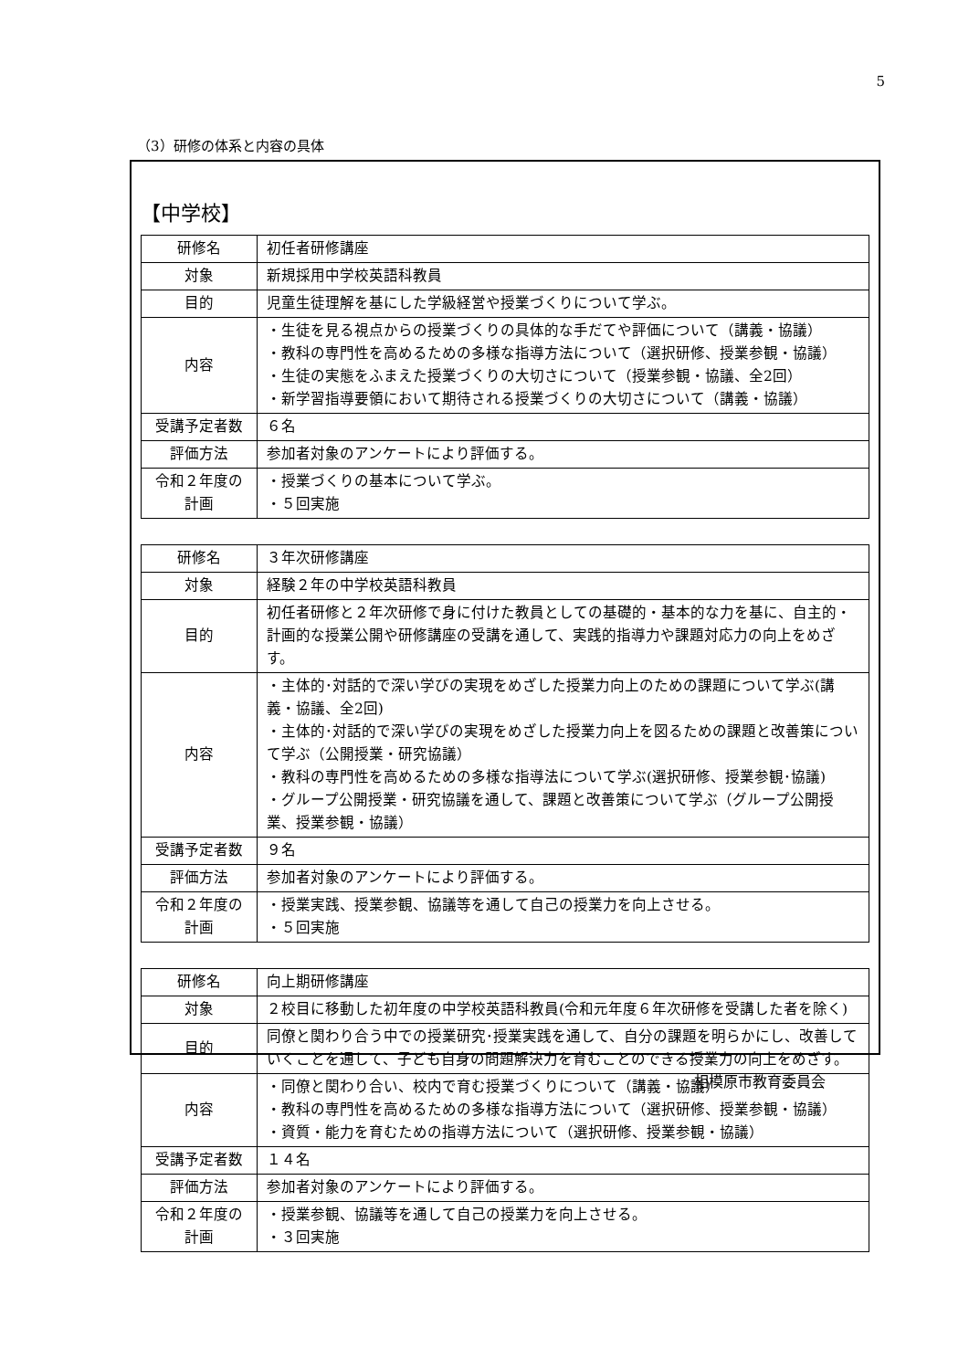5
（3）研修の体系と内容の具体
【中学校】
| 研修名 | 初任者研修講座 |
| 対象 | 新規採用中学校英語科教員 |
| 目的 | 児童生徒理解を基にした学級経営や授業づくりについて学ぶ。 |
| 内容 | ・生徒を見る視点からの授業づくりの具体的な手だてや評価について（講義・協議） ・教科の専門性を高めるための多様な指導方法について（選択研修、授業参観・協議） ・生徒の実態をふまえた授業づくりの大切さについて（授業参観・協議、全2回） ・新学習指導要領において期待される授業づくりの大切さについて（講義・協議） |
| 受講予定者数 | ６名 |
| 評価方法 | 参加者対象のアンケートにより評価する。 |
| 令和２年度の 計画 | ・授業づくりの基本について学ぶ。 ・５回実施 |
| 研修名 | ３年次研修講座 |
| 対象 | 経験２年の中学校英語科教員 |
| 目的 | 初任者研修と２年次研修で身に付けた教員としての基礎的・基本的な力を基に、自主的・計画的な授業公開や研修講座の受講を通して、実践的指導力や課題対応力の向上をめざす。 |
| 内容 | ・主体的･対話的で深い学びの実現をめざした授業力向上のための課題について学ぶ(講義・協議、全2回) ・主体的･対話的で深い学びの実現をめざした授業力向上を図るための課題と改善策について学ぶ（公開授業・研究協議） ・教科の専門性を高めるための多様な指導法について学ぶ(選択研修、授業参観･協議) ・グループ公開授業・研究協議を通して、課題と改善策について学ぶ（グループ公開授業、授業参観・協議） |
| 受講予定者数 | ９名 |
| 評価方法 | 参加者対象のアンケートにより評価する。 |
| 令和２年度の 計画 | ・授業実践、授業参観、協議等を通して自己の授業力を向上させる。 ・５回実施 |
| 研修名 | 向上期研修講座 |
| 対象 | ２校目に移動した初年度の中学校英語科教員(令和元年度６年次研修を受講した者を除く) |
| 目的 | 同僚と関わり合う中での授業研究･授業実践を通して、自分の課題を明らかにし、改善していくことを通して、子ども自身の問題解決力を育むことのできる授業力の向上をめざす。 |
| 内容 | ・同僚と関わり合い、校内で育む授業づくりについて（講義・協議） ・教科の専門性を高めるための多様な指導方法について（選択研修、授業参観・協議） ・資質・能力を育むための指導方法について（選択研修、授業参観・協議） |
| 受講予定者数 | １４名 |
| 評価方法 | 参加者対象のアンケートにより評価する。 |
| 令和２年度の 計画 | ・授業参観、協議等を通して自己の授業力を向上させる。 ・３回実施 |
相模原市教育委員会